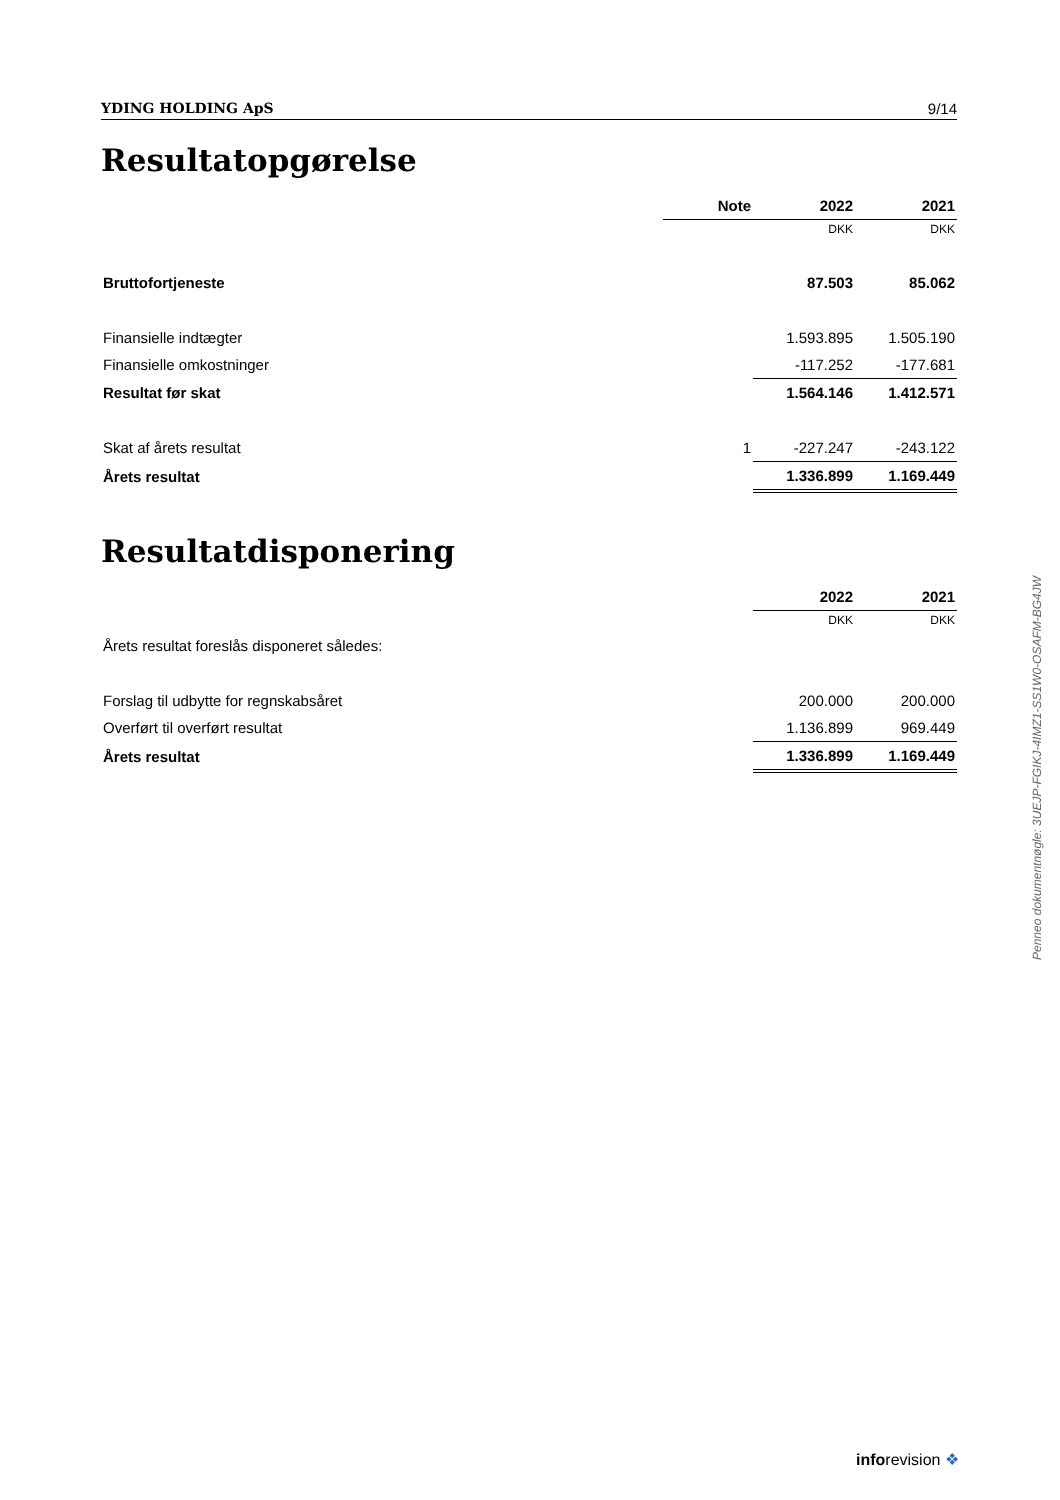YDING HOLDING ApS 9/14
Resultatopgørelse
| | Note | 2022 | 2021 |
| --- | --- | --- | --- |
| | | DKK | DKK |
| Bruttofortjeneste | | 87.503 | 85.062 |
| Finansielle indtægter | | 1.593.895 | 1.505.190 |
| Finansielle omkostninger | | -117.252 | -177.681 |
| Resultat før skat | | 1.564.146 | 1.412.571 |
| Skat af årets resultat | 1 | -227.247 | -243.122 |
| Årets resultat | | 1.336.899 | 1.169.449 |
Resultatdisponering
| | 2022 | 2021 |
| --- | --- | --- |
| | DKK | DKK |
| Årets resultat foreslås disponeret således: | | |
| Forslag til udbytte for regnskabsåret | 200.000 | 200.000 |
| Overført til overført resultat | 1.136.899 | 969.449 |
| Årets resultat | 1.336.899 | 1.169.449 |
Penneo dokumentnøgle: 3UEJP-FGIKJ-4IMZ1-SS1W0-OSAFM-BG4JW
inforevision ❖